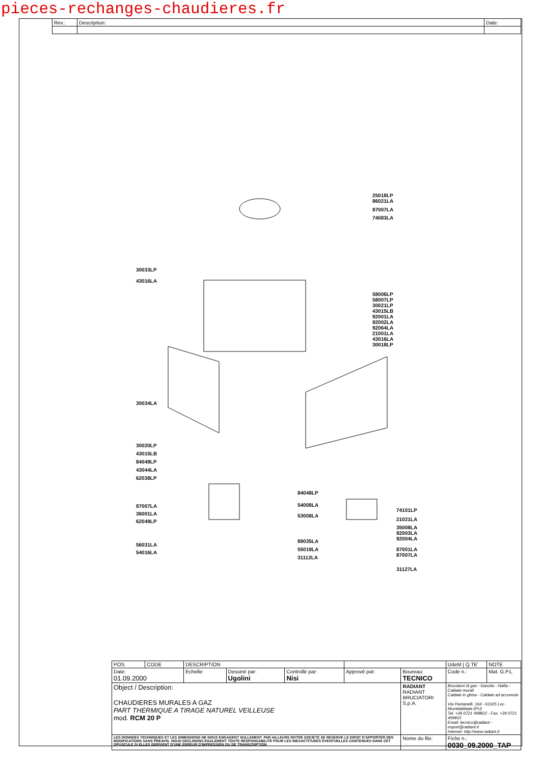pieces-rechanges-chaudieres.fr
| Rev.: | Description: | Date: |
25018LP
86021LA
87007LA
74083LA
30033LP
43016LA
58006LP
58007LP
30021LP
43015LB
92001LA
92002LA
92064LA
21001LA
43016LA
30018LP
30034LA
30020LP
43015LB
84049LP
43044LA
62038LP
84048LP
87007LA
36001LA
62049LP
54008LA
53008LA
74101LP
21021LA
35008LA
92003LA
92004LA
89035LA
55019LA
31112LA
56031LA
54016LA
87001LA
87007LA
31127LA
| POS. | CODE | DESCRIPTION | | | | | UdeM / Q.TE' | NOTE |
| Date: 01.09.2000 | | Echelle: | Dessiné par: Ugolini | Controllé par: Nisi | Approvê par: | Boureau: TECNICO | Code n.: | Mat. G.P.L |
| Object / Description: CHAUDIERES MURALES A GAZ PART THERMIQUE A TIRAGE NATUREL VEILLEUSE mod. RCM 20 P | | | | | | RADIANT RADIANT BRUCIATORI S.p.A. | Bruciatori di gas - Gasolio - Nafta - Caldaie murali Caldaie in ghisa - Caldaie ad accumulo Via Pantanelli, 164 - 61025 Loc. Montelabbate (PU) Tel. +39 0721 498822 - Fax. +39 0721 499815 Email: tecnico@radiant - export@radiant.it Internet: http://www.radiant.it | |
| LES DONNEES TECHNIQUES ET LES DIMENSIONS NE NOUS ENGAGENT NULLEMENT. PAR AILLEURS NOTRE SOCIETE SE RESERVE LE DROIT D'APPORTER DES MODIFICATIONS SANS PREAVIS. NOUS DECLINONS EGALEMENT TOUTE RESPONSABILITE POUR LES INEXACTITUDES EVENTUELLES CONTENUES DANS CET OPUSCULE SI ELLES DERIVENT D'UNE ERREUR D'IMPRESSION OU DE TRANSCRIPTION | | | | | | Nome du file: | Fiche n.: 0030_09.2000_TAP | |